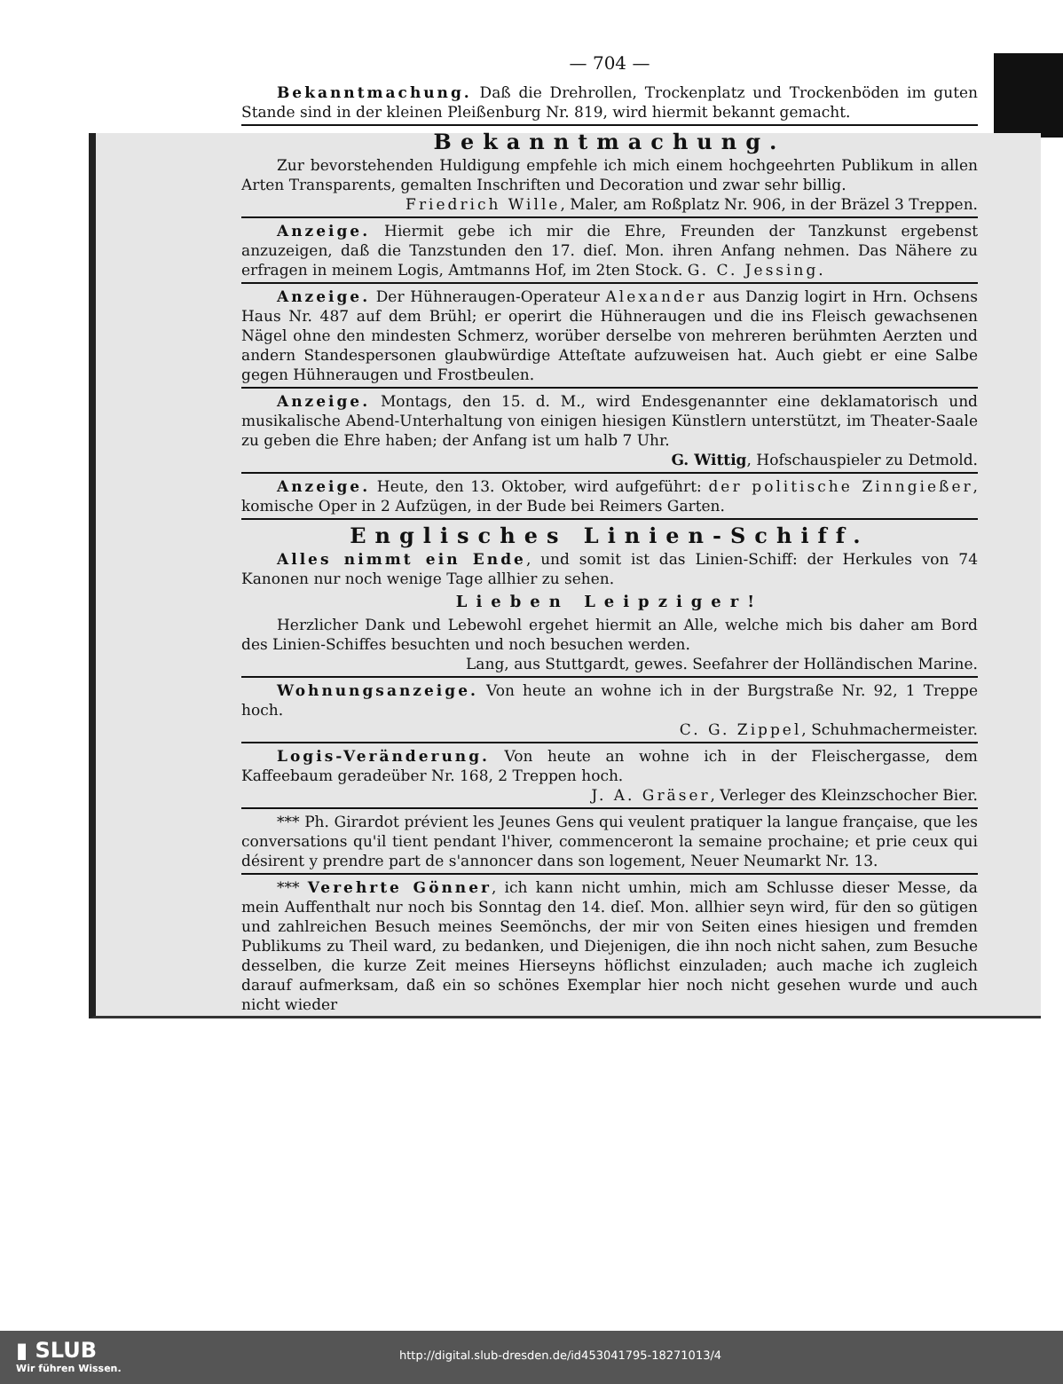— 704 —
Bekanntmachung. Daß die Drehrollen, Trockenplatz und Trockenböden im guten Stande sind in der kleinen Pleißenburg Nr. 819, wird hiermit bekannt gemacht.
Bekanntmachung.
Zur bevorstehenden Huldigung empfehle ich mich einem hochgeehrten Publikum in allen Arten Transparents, gemalten Inschriften und Decoration und zwar sehr billig.
Friedrich Wille, Maler, am Roßplatz Nr. 906, in der Bräzel 3 Treppen.
Anzeige. Hiermit gebe ich mir die Ehre, Freunden der Tanzkunst ergebenst anzuzeigen, daß die Tanzstunden den 17. dieſ. Mon. ihren Anfang nehmen. Das Nähere zu erfragen in meinem Logis, Amtmanns Hof, im 2ten Stock. G. C. Jessing.
Anzeige. Der Hühneraugen-Operateur Alexander aus Danzig logirt in Hrn. Ochsens Haus Nr. 487 auf dem Brühl; er operirt die Hühneraugen und die ins Fleisch gewachsenen Nägel ohne den mindesten Schmerz, worüber derselbe von mehreren berühmten Aerzten und andern Standespersonen glaubwürdige Atteſtate aufzuweisen hat. Auch giebt er eine Salbe gegen Hühneraugen und Frostbeulen.
Anzeige. Montags, den 15. d. M., wird Endesgenannter eine deklamatorisch und musikalische Abend-Unterhaltung von einigen hiesigen Künstlern unterstützt, im Theater-Saale zu geben die Ehre haben; der Anfang ist um halb 7 Uhr.
G. Wittig, Hofschauspieler zu Detmold.
Anzeige. Heute, den 13. Oktober, wird aufgeführt: der politische Zinngießer, komische Oper in 2 Aufzügen, in der Bude bei Reimers Garten.
Englisches Linien-Schiff.
Alles nimmt ein Ende, und somit ist das Linien-Schiff: der Herkules von 74 Kanonen nur noch wenige Tage allhier zu sehen.
Lieben Leipziger!
Herzlicher Dank und Lebewohl ergehet hiermit an Alle, welche mich bis daher am Bord des Linien-Schiffes besuchten und noch besuchen werden.
Lang, aus Stuttgardt, gewes. Seefahrer der Holländischen Marine.
Wohnungsanzeige. Von heute an wohne ich in der Burgstraße Nr. 92, 1 Treppe hoch.
C. G. Zippel, Schuhmachermeister.
Logis-Veränderung. Von heute an wohne ich in der Fleischergasse, dem Kaffeebaum geradeüber Nr. 168, 2 Treppen hoch.
J. A. Gräser, Verleger des Kleinzschocher Bier.
*** Ph. Girardot prévient les Jeunes Gens qui veulent pratiquer la langue française, que les conversations qu'il tient pendant l'hiver, commenceront la semaine prochaine; et prie ceux qui désirent y prendre part de s'annoncer dans son logement, Neuer Neumarkt Nr. 13.
*** Verehrte Gönner, ich kann nicht umhin, mich am Schlusse dieser Messe, da mein Auffenthalt nur noch bis Sonntag den 14. dieſ. Mon. allhier seyn wird, für den so gütigen und zahlreichen Besuch meines Seemönchs, der mir von Seiten eines hiesigen und fremden Publikums zu Theil ward, zu bedanken, und Diejenigen, die ihn noch nicht sahen, zum Besuche desselben, die kurze Zeit meines Hierseyns höflichst einzuladen; auch mache ich zugleich darauf aufmerksam, daß ein so schönes Exemplar hier noch nicht gesehen wurde und auch nicht wieder
▮ SLUB
Wir führen Wissen.
http://digital.slub-dresden.de/id453041795-18271013/4